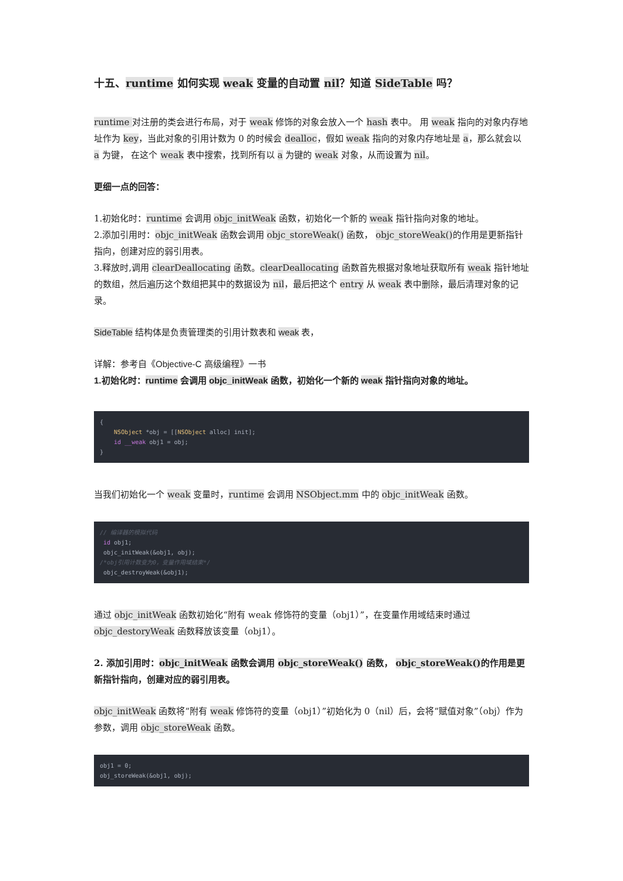十五、runtime 如何实现 weak 变量的自动置 nil？知道 SideTable 吗？
runtime 对注册的类会进行布局，对于 weak 修饰的对象会放入一个 hash 表中。 用 weak 指向的对象内存地址作为 key，当此对象的引用计数为 0 的时候会 dealloc，假如 weak 指向的对象内存地址是 a，那么就会以 a 为键， 在这个 weak 表中搜索，找到所有以 a 为键的 weak 对象，从而设置为 nil。
更细一点的回答：
1.初始化时：runtime 会调用 objc_initWeak 函数，初始化一个新的 weak 指针指向对象的地址。
2.添加引用时：objc_initWeak 函数会调用 objc_storeWeak() 函数， objc_storeWeak() 的作用是更新指针指向，创建对应的弱引用表。
3.释放时,调用 clearDeallocating 函数。clearDeallocating 函数首先根据对象地址获取所有 weak 指针地址的数组，然后遍历这个数组把其中的数据设为 nil，最后把这个 entry 从 weak 表中删除，最后清理对象的记录。
SideTable 结构体是负责管理类的引用计数表和 weak 表，
详解：参考自《Objective-C 高级编程》一书
1.初始化时：runtime 会调用 objc_initWeak 函数，初始化一个新的 weak 指针指向对象的地址。
{
    NSObject *obj = [[NSObject alloc] init];
    id __weak obj1 = obj;
}
当我们初始化一个 weak 变量时，runtime 会调用 NSObject.mm 中的 objc_initWeak 函数。
// 编译器的模拟代码
 id obj1;
 objc_initWeak(&obj1, obj);
/*obj引用计数变为0，变量作用域结束*/
 objc_destroyWeak(&obj1);
通过 objc_initWeak 函数初始化“附有 weak 修饰符的变量（obj1）”，在变量作用域结束时通过 objc_destoryWeak 函数释放该变量（obj1）。
2. 添加引用时：objc_initWeak 函数会调用 objc_storeWeak() 函数， objc_storeWeak() 的作用是更新指针指向，创建对应的弱引用表。
objc_initWeak 函数将“附有 weak 修饰符的变量（obj1）”初始化为 0（nil）后，会将“赋值对象”（obj）作为参数，调用 objc_storeWeak 函数。
obj1 = 0;
obj_storeWeak(&obj1, obj);